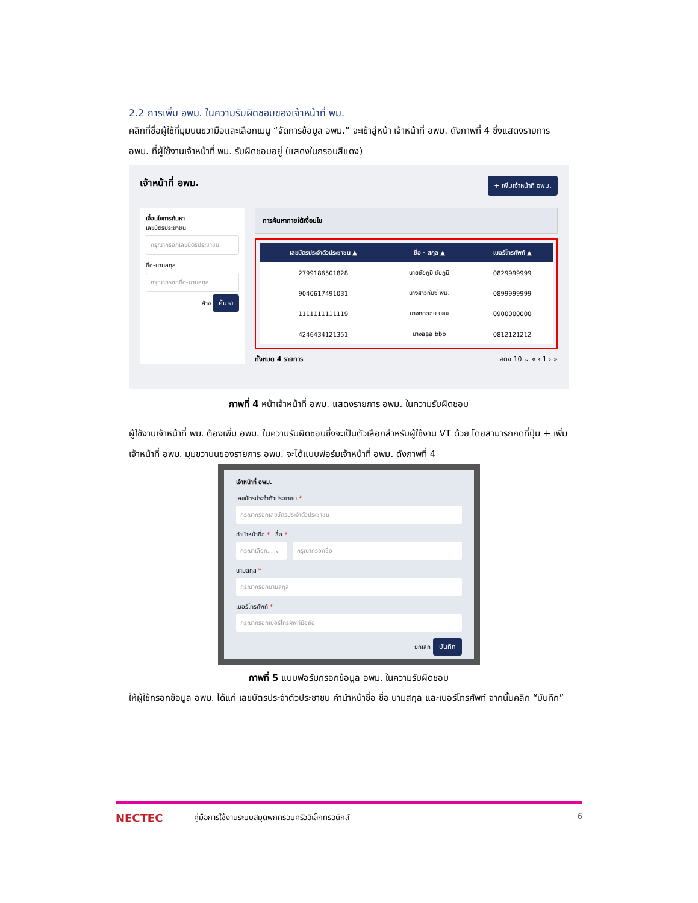2.2 การเพิ่ม อพม. ในความรับผิดชอบของเจ้าหน้าที่ พม.
คลิกที่ชื่อผู้ใช้ที่มุมบนขวามือและเลือกเมนู “จัดการข้อมูล อพม.” จะเข้าสู่หน้า เจ้าหน้าที่ อพม. ดังภาพที่ 4 ซึ่งแสดงรายการ อพม. ที่ผู้ใช้งานเจ้าหน้าที่ พม. รับผิดชอบอยู่ (แสดงในกรอบสีแดง)
เจ้าหน้าที่ อพม. + เพิ่มเจ้าหน้าที่ อพม.
เงื่อนไขการค้นหา
เลขบัตรประชาชน
กรุณากรอกเลขบัตรประชาชน
ชื่อ-นามสกุล
กรุณากรอกชื่อ-นามสกุล
ล้าง ค้นหา
การค้นหาภายใต้เงื่อนไข
| เลขบัตรประจำตัวประชาชน ▲ | ชื่อ - สกุล ▲ | เบอร์โทรศัพท์ ▲ |
| --- | --- | --- |
| 2799186501828 | นายชัยภูมิ ชัยภูมิ | 0829999999 |
| 9040617491031 | นางสาวกิ๊บซี่ พม. | 0899999999 |
| 1111111111119 | นางทดสอบ นะนะ | 0900000000 |
| 4246434121351 | นางaaa bbb | 0812121212 |
ทั้งหมด 4 รายการ แสดง 10 ⌄ « ‹ 1 › »
ภาพที่ 4 หน้าเจ้าหน้าที่ อพม. แสดงรายการ อพม. ในความรับผิดชอบ
ผู้ใช้งานเจ้าหน้าที่ พม. ต้องเพิ่ม อพม. ในความรับผิดชอบซึ่งจะเป็นตัวเลือกสำหรับผู้ใช้งาน VT ด้วย โดยสามารถกดที่ปุ่ม + เพิ่มเจ้าหน้าที่ อพม. มุมขวาบนของรายการ อพม. จะได้แบบฟอร์มเจ้าหน้าที่ อพม. ดังภาพที่ 4
เจ้าหน้าที่ อพม.
เลขบัตรประจำตัวประชาชน *
กรุณากรอกเลขบัตรประจำตัวประชาชน
คำนำหน้าชื่อ * ชื่อ *
กรุณาเลือก... ⌄
กรุณากรอกชื่อ
นามสกุล *
กรุณากรอกนามสกุล
เบอร์โทรศัพท์ *
กรุณากรอกเบอร์โทรศัพท์มือถือ
ยกเลิก บันทึก
ภาพที่ 5 แบบฟอร์มกรอกข้อมูล อพม. ในความรับผิดชอบ
ให้ผู้ใช้กรอกข้อมูล อพม. ได้แก่ เลขบัตรประจำตัวประชาชน คำนำหน้าชื่อ ชื่อ นามสกุล และเบอร์โทรศัพท์ จากนั้นคลิก “บันทึก”
NECTEC คู่มือการใช้งานระบบสมุดพกครอบครัวอิเล็กทรอนิกส์ 6